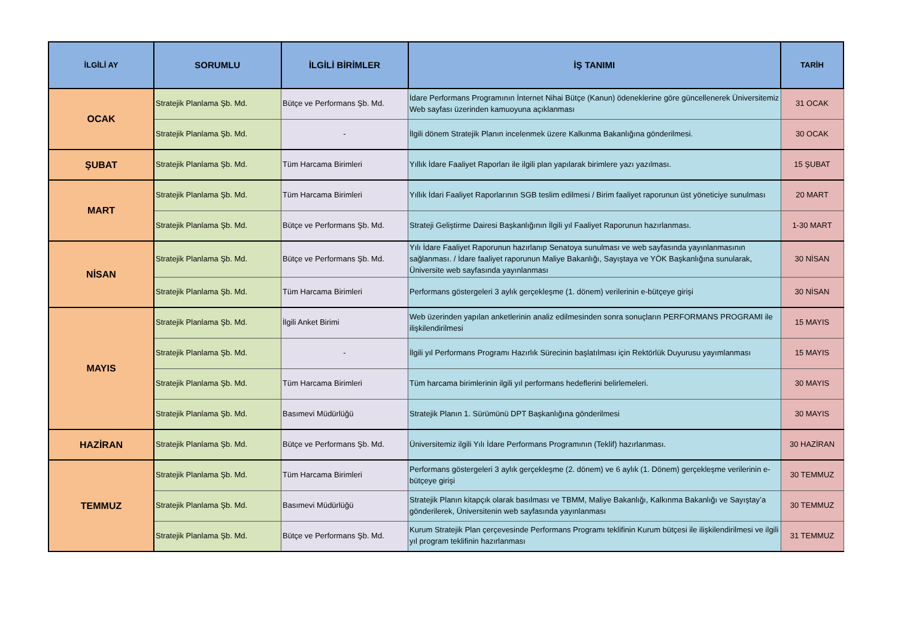| İLGİLİ AY | SORUMLU | İLGİLİ BİRİMLER | İŞ TANIMI | TARİH |
| --- | --- | --- | --- | --- |
| OCAK | Stratejik Planlama Şb. Md. | Bütçe ve Performans Şb. Md. | İdare Performans Programının İnternet Nihai Bütçe (Kanun) ödeneklerine göre güncellenerek Üniversitemiz Web sayfası üzerinden kamuoyuna açıklanması | 31 OCAK |
| | Stratejik Planlama Şb. Md. | - | İlgili dönem Stratejik Planın incelenmek üzere Kalkınma Bakanlığına gönderilmesi. | 30 OCAK |
| ŞUBAT | Stratejik Planlama Şb. Md. | Tüm Harcama Birimleri | Yıllık İdare Faaliyet Raporları ile ilgili plan yapılarak birimlere yazı yazılması. | 15 ŞUBAT |
| MART | Stratejik Planlama Şb. Md. | Tüm Harcama Birimleri | Yıllık İdari Faaliyet Raporlarının SGB teslim edilmesi / Birim faaliyet raporunun üst yöneticiye sunulması | 20 MART |
| | Stratejik Planlama Şb. Md. | Bütçe ve Performans Şb. Md. | Strateji Geliştirme Dairesi Başkanlığının İlgili yıl Faaliyet Raporunun hazırlanması. | 1-30 MART |
| NİSAN | Stratejik Planlama Şb. Md. | Bütçe ve Performans Şb. Md. | Yılı İdare Faaliyet Raporunun hazırlanıp Senatoya sunulması ve web sayfasında yayınlanmasının sağlanması. / İdare faaliyet raporunun Maliye Bakanlığı, Sayıştaya ve YÖK Başkanlığına sunularak, Üniversite web sayfasında yayınlanması | 30 NİSAN |
| | Stratejik Planlama Şb. Md. | Tüm Harcama Birimleri | Performans göstergeleri 3 aylık gerçekleşme (1. dönem) verilerinin e-bütçeye girişi | 30 NİSAN |
| MAYIS | Stratejik Planlama Şb. Md. | İlgili Anket Birimi | Web üzerinden yapılan anketlerinin analiz edilmesinden sonra sonuçların PERFORMANS PROGRAMI ile ilişkilendirilmesi | 15 MAYIS |
| | Stratejik Planlama Şb. Md. | - | İlgili yıl Performans Programı Hazırlık Sürecinin başlatılması için Rektörlük Duyurusu yayımlanması | 15 MAYIS |
| | Stratejik Planlama Şb. Md. | Tüm Harcama Birimleri | Tüm harcama birimlerinin ilgili yıl performans hedeflerini belirlemeleri. | 30 MAYIS |
| | Stratejik Planlama Şb. Md. | Basımevi Müdürlüğü | Stratejik Planın 1. Sürümünü DPT Başkanlığına gönderilmesi | 30 MAYIS |
| HAZİRAN | Stratejik Planlama Şb. Md. | Bütçe ve Performans Şb. Md. | Üniversitemiz ilgili Yılı İdare Performans Programının (Teklif) hazırlanması. | 30 HAZİRAN |
| TEMMUZ | Stratejik Planlama Şb. Md. | Tüm Harcama Birimleri | Performans göstergeleri 3 aylık gerçekleşme (2. dönem) ve 6 aylık (1. Dönem) gerçekleşme verilerinin e-bütçeye girişi | 30 TEMMUZ |
| | Stratejik Planlama Şb. Md. | Basımevi Müdürlüğü | Stratejik Planın kitapçık olarak basılması ve TBMM, Maliye Bakanlığı, Kalkınma Bakanlığı ve Sayıştay’a gönderilerek, Üniversitenin web sayfasında yayınlanması | 30 TEMMUZ |
| | Stratejik Planlama Şb. Md. | Bütçe ve Performans Şb. Md. | Kurum Stratejik Plan çerçevesinde Performans Programı teklifinin Kurum bütçesi ile ilişkilendirilmesi ve ilgili yıl program teklifinin hazırlanması | 31 TEMMUZ |